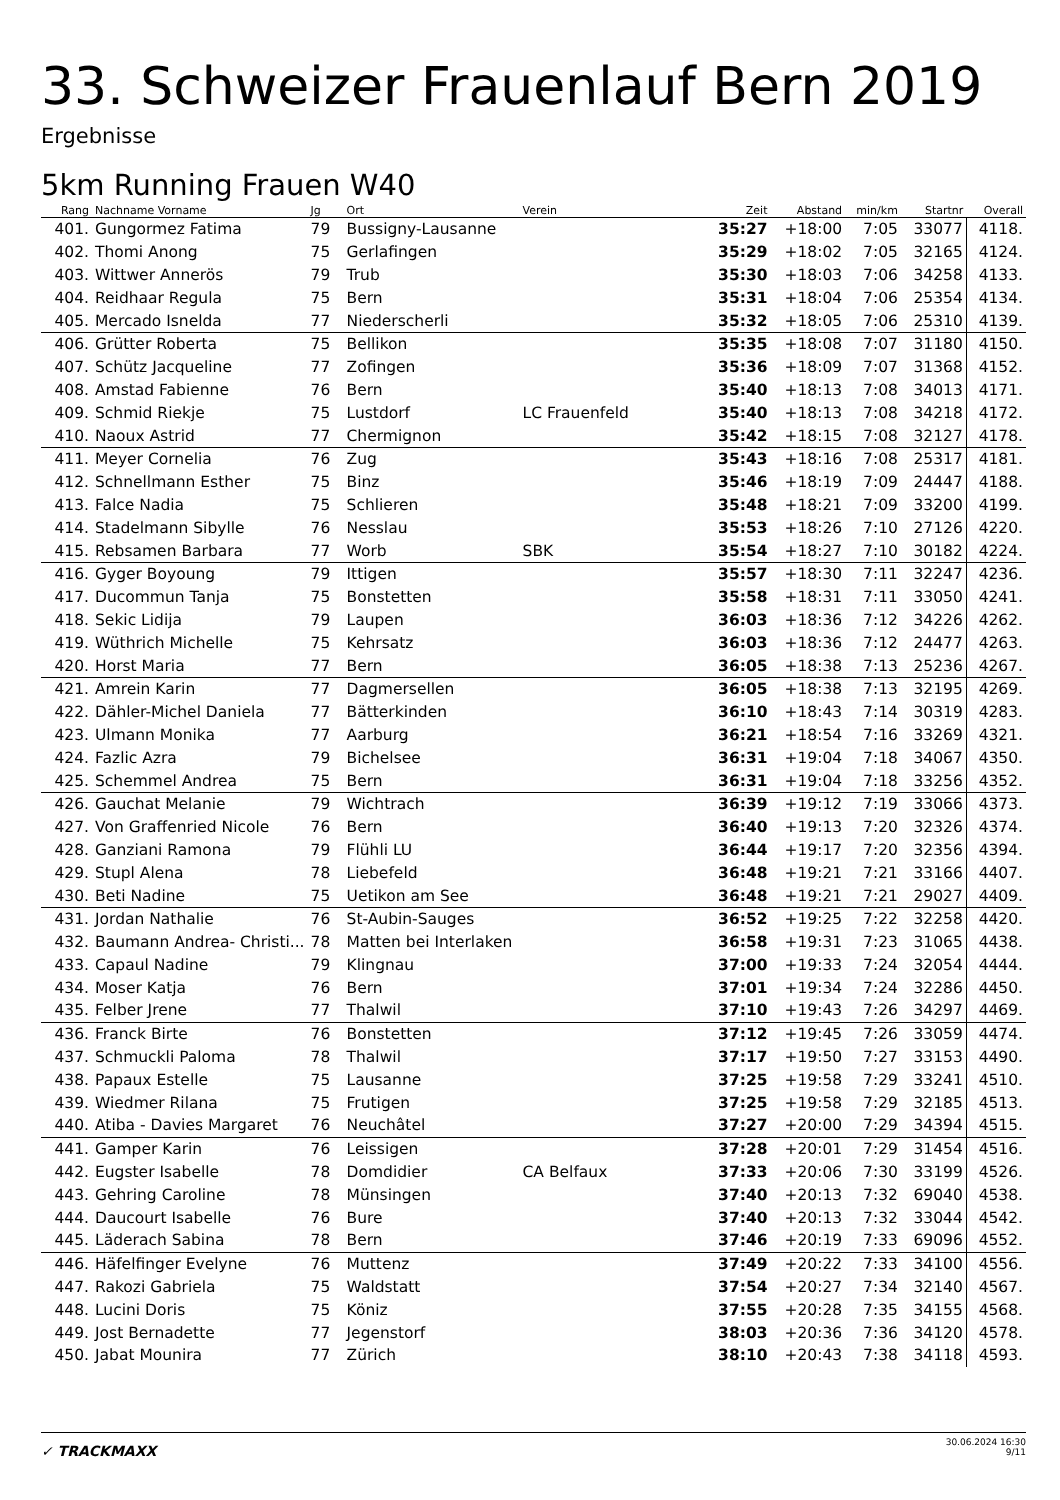33. Schweizer Frauenlauf Bern 2019
Ergebnisse
5km Running Frauen W40
| Rang | Nachname Vorname | Jg | Ort | Verein | Zeit | Abstand | min/km | Startnr | Overall |
| --- | --- | --- | --- | --- | --- | --- | --- | --- | --- |
| 401. | Gungormez Fatima | 79 | Bussigny-Lausanne | | 35:27 | +18:00 | 7:05 | 33077 | 4118. |
| 402. | Thomi Anong | 75 | Gerlafingen | | 35:29 | +18:02 | 7:05 | 32165 | 4124. |
| 403. | Wittwer Annerös | 79 | Trub | | 35:30 | +18:03 | 7:06 | 34258 | 4133. |
| 404. | Reidhaar Regula | 75 | Bern | | 35:31 | +18:04 | 7:06 | 25354 | 4134. |
| 405. | Mercado Isnelda | 77 | Niederscherli | | 35:32 | +18:05 | 7:06 | 25310 | 4139. |
| 406. | Grütter Roberta | 75 | Bellikon | | 35:35 | +18:08 | 7:07 | 31180 | 4150. |
| 407. | Schütz Jacqueline | 77 | Zofingen | | 35:36 | +18:09 | 7:07 | 31368 | 4152. |
| 408. | Amstad Fabienne | 76 | Bern | | 35:40 | +18:13 | 7:08 | 34013 | 4171. |
| 409. | Schmid Riekje | 75 | Lustdorf | LC Frauenfeld | 35:40 | +18:13 | 7:08 | 34218 | 4172. |
| 410. | Naoux Astrid | 77 | Chermignon | | 35:42 | +18:15 | 7:08 | 32127 | 4178. |
| 411. | Meyer Cornelia | 76 | Zug | | 35:43 | +18:16 | 7:08 | 25317 | 4181. |
| 412. | Schnellmann Esther | 75 | Binz | | 35:46 | +18:19 | 7:09 | 24447 | 4188. |
| 413. | Falce Nadia | 75 | Schlieren | | 35:48 | +18:21 | 7:09 | 33200 | 4199. |
| 414. | Stadelmann Sibylle | 76 | Nesslau | | 35:53 | +18:26 | 7:10 | 27126 | 4220. |
| 415. | Rebsamen Barbara | 77 | Worb | SBK | 35:54 | +18:27 | 7:10 | 30182 | 4224. |
| 416. | Gyger Boyoung | 79 | Ittigen | | 35:57 | +18:30 | 7:11 | 32247 | 4236. |
| 417. | Ducommun Tanja | 75 | Bonstetten | | 35:58 | +18:31 | 7:11 | 33050 | 4241. |
| 418. | Sekic Lidija | 79 | Laupen | | 36:03 | +18:36 | 7:12 | 34226 | 4262. |
| 419. | Wüthrich Michelle | 75 | Kehrsatz | | 36:03 | +18:36 | 7:12 | 24477 | 4263. |
| 420. | Horst Maria | 77 | Bern | | 36:05 | +18:38 | 7:13 | 25236 | 4267. |
| 421. | Amrein Karin | 77 | Dagmersellen | | 36:05 | +18:38 | 7:13 | 32195 | 4269. |
| 422. | Dähler-Michel Daniela | 77 | Bätterkinden | | 36:10 | +18:43 | 7:14 | 30319 | 4283. |
| 423. | Ulmann Monika | 77 | Aarburg | | 36:21 | +18:54 | 7:16 | 33269 | 4321. |
| 424. | Fazlic Azra | 79 | Bichelsee | | 36:31 | +19:04 | 7:18 | 34067 | 4350. |
| 425. | Schemmel Andrea | 75 | Bern | | 36:31 | +19:04 | 7:18 | 33256 | 4352. |
| 426. | Gauchat Melanie | 79 | Wichtrach | | 36:39 | +19:12 | 7:19 | 33066 | 4373. |
| 427. | Von Graffenried Nicole | 76 | Bern | | 36:40 | +19:13 | 7:20 | 32326 | 4374. |
| 428. | Ganziani Ramona | 79 | Flühli LU | | 36:44 | +19:17 | 7:20 | 32356 | 4394. |
| 429. | Stupl Alena | 78 | Liebefeld | | 36:48 | +19:21 | 7:21 | 33166 | 4407. |
| 430. | Beti Nadine | 75 | Uetikon am See | | 36:48 | +19:21 | 7:21 | 29027 | 4409. |
| 431. | Jordan Nathalie | 76 | St-Aubin-Sauges | | 36:52 | +19:25 | 7:22 | 32258 | 4420. |
| 432. | Baumann Andrea- Christi... | 78 | Matten bei Interlaken | | 36:58 | +19:31 | 7:23 | 31065 | 4438. |
| 433. | Capaul Nadine | 79 | Klingnau | | 37:00 | +19:33 | 7:24 | 32054 | 4444. |
| 434. | Moser Katja | 76 | Bern | | 37:01 | +19:34 | 7:24 | 32286 | 4450. |
| 435. | Felber Jrene | 77 | Thalwil | | 37:10 | +19:43 | 7:26 | 34297 | 4469. |
| 436. | Franck Birte | 76 | Bonstetten | | 37:12 | +19:45 | 7:26 | 33059 | 4474. |
| 437. | Schmuckli Paloma | 78 | Thalwil | | 37:17 | +19:50 | 7:27 | 33153 | 4490. |
| 438. | Papaux Estelle | 75 | Lausanne | | 37:25 | +19:58 | 7:29 | 33241 | 4510. |
| 439. | Wiedmer Rilana | 75 | Frutigen | | 37:25 | +19:58 | 7:29 | 32185 | 4513. |
| 440. | Atiba - Davies Margaret | 76 | Neuchâtel | | 37:27 | +20:00 | 7:29 | 34394 | 4515. |
| 441. | Gamper Karin | 76 | Leissigen | | 37:28 | +20:01 | 7:29 | 31454 | 4516. |
| 442. | Eugster Isabelle | 78 | Domdidier | CA Belfaux | 37:33 | +20:06 | 7:30 | 33199 | 4526. |
| 443. | Gehring Caroline | 78 | Münsingen | | 37:40 | +20:13 | 7:32 | 69040 | 4538. |
| 444. | Daucourt Isabelle | 76 | Bure | | 37:40 | +20:13 | 7:32 | 33044 | 4542. |
| 445. | Läderach Sabina | 78 | Bern | | 37:46 | +20:19 | 7:33 | 69096 | 4552. |
| 446. | Häfelfinger Evelyne | 76 | Muttenz | | 37:49 | +20:22 | 7:33 | 34100 | 4556. |
| 447. | Rakozi Gabriela | 75 | Waldstatt | | 37:54 | +20:27 | 7:34 | 32140 | 4567. |
| 448. | Lucini Doris | 75 | Köniz | | 37:55 | +20:28 | 7:35 | 34155 | 4568. |
| 449. | Jost Bernadette | 77 | Jegenstorf | | 38:03 | +20:36 | 7:36 | 34120 | 4578. |
| 450. | Jabat Mounira | 77 | Zürich | | 38:10 | +20:43 | 7:38 | 34118 | 4593. |
✓ TRACKMAXX
30.06.2024 16:30
9/11